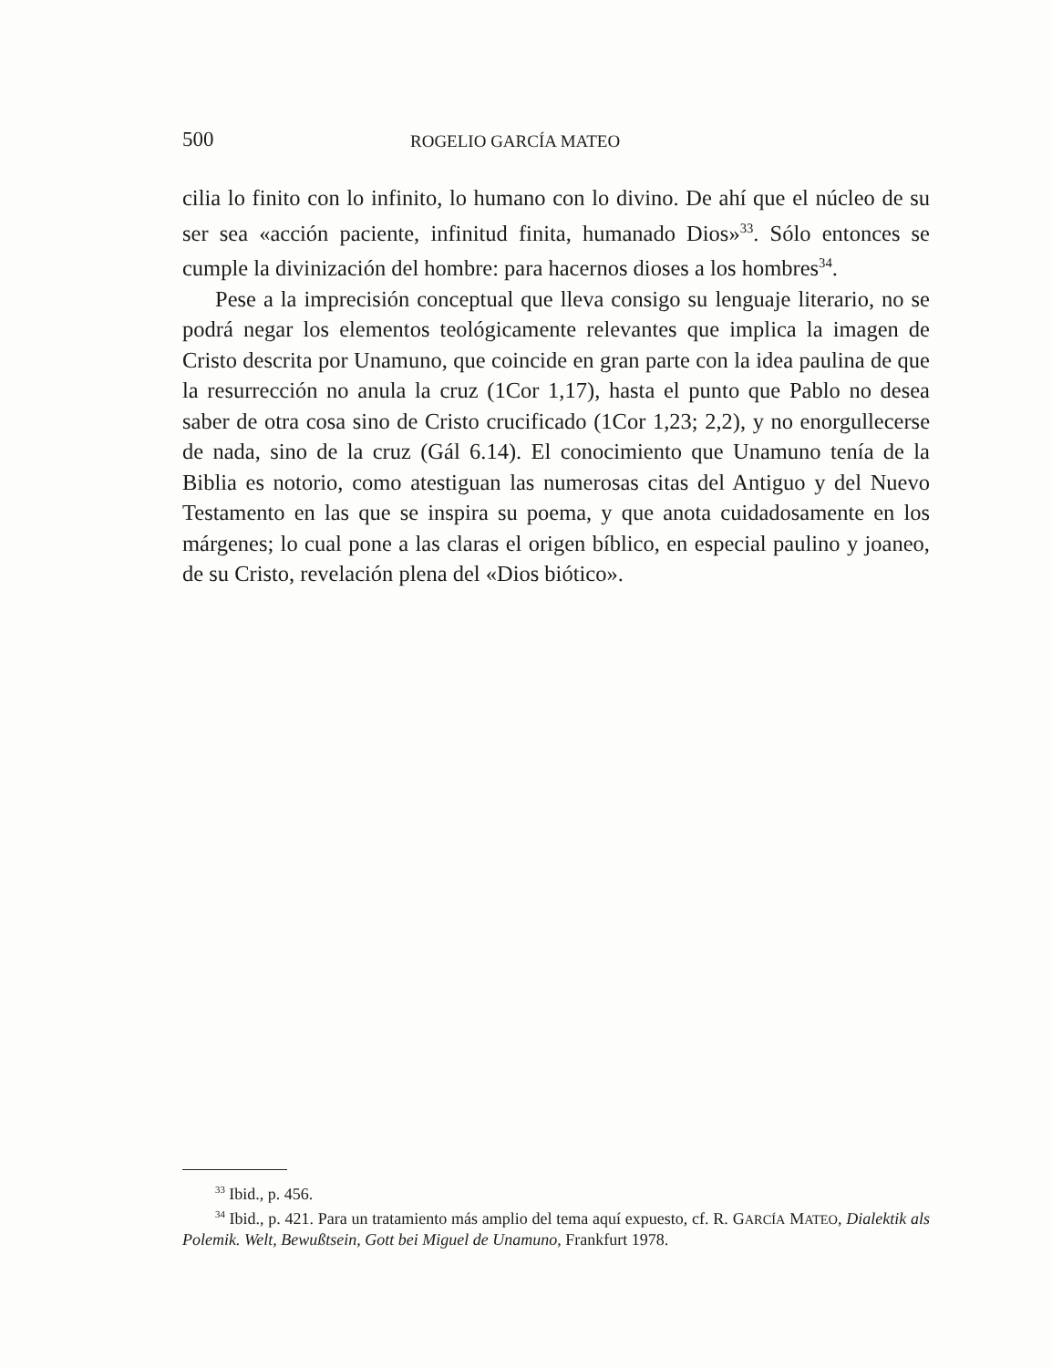500 ROGELIO GARCÍA MATEO
cilia lo finito con lo infinito, lo humano con lo divino. De ahí que el núcleo de su ser sea «acción paciente, infinitud finita, humanado Dios»<sup>33</sup>. Sólo entonces se cumple la divinización del hombre: para hacernos dioses a los hombres<sup>34</sup>.
Pese a la imprecisión conceptual que lleva consigo su lenguaje literario, no se podrá negar los elementos teológicamente relevantes que implica la imagen de Cristo descrita por Unamuno, que coincide en gran parte con la idea paulina de que la resurrección no anula la cruz (1Cor 1,17), hasta el punto que Pablo no desea saber de otra cosa sino de Cristo crucificado (1Cor 1,23; 2,2), y no enorgullecerse de nada, sino de la cruz (Gál 6.14). El conocimiento que Unamuno tenía de la Biblia es notorio, como atestiguan las numerosas citas del Antiguo y del Nuevo Testamento en las que se inspira su poema, y que anota cuidadosamente en los márgenes; lo cual pone a las claras el origen bíblico, en especial paulino y joaneo, de su Cristo, revelación plena del «Dios biótico».
<sup>33</sup> Ibid., p. 456.
<sup>34</sup> Ibid., p. 421. Para un tratamiento más amplio del tema aquí expuesto, cf. R. GARCÍA MATEO, Dialektik als Polemik. Welt, Bewußtsein, Gott bei Miguel de Unamuno, Frankfurt 1978.